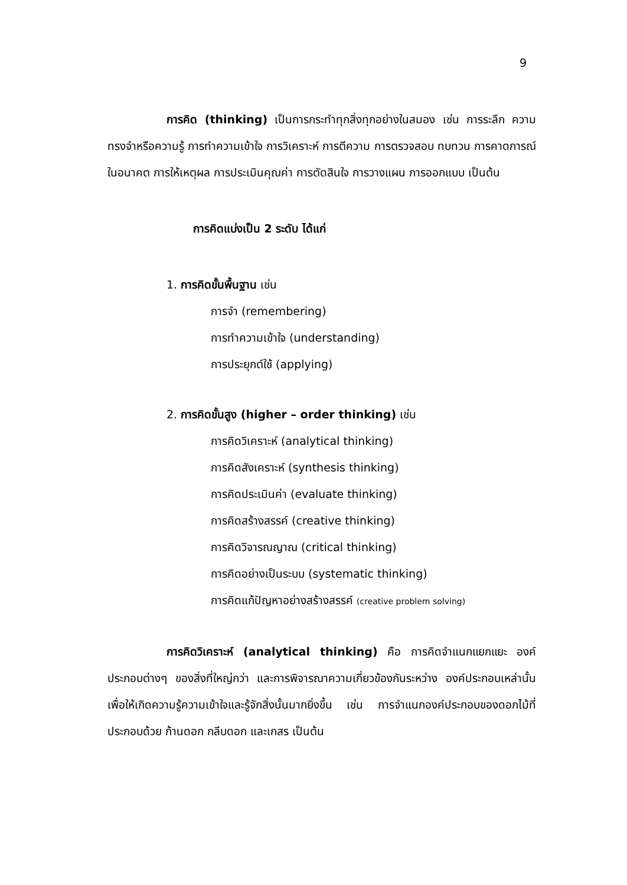9
การคิด (thinking) เป็นการกระทำทุกสิ่งทุกอย่างในสมอง เช่น การระลึก ความทรงจำหรือความรู้ การทำความเข้าใจ การวิเคราะห์ การตีความ การตรวจสอบ ทบทวน การคาดการณ์ในอนาคต การให้เหตุผล การประเมินคุณค่า การตัดสินใจ การวางแผน การออกแบบ เป็นต้น
การคิดแบ่งเป็น 2 ระดับ ได้แก่
1. การคิดขั้นพื้นฐาน เช่น
การจำ (remembering)
การทำความเข้าใจ (understanding)
การประยุกต์ใช้ (applying)
2. การคิดขั้นสูง (higher – order thinking) เช่น
การคิดวิเคราะห์ (analytical thinking)
การคิดสังเคราะห์ (synthesis thinking)
การคิดประเมินค่า (evaluate thinking)
การคิดสร้างสรรค์ (creative thinking)
การคิดวิจารณญาณ (critical thinking)
การคิดอย่างเป็นระบบ (systematic thinking)
การคิดแก้ปัญหาอย่างสร้างสรรค์ (creative problem solving)
การคิดวิเคราะห์ (analytical thinking) คือ การคิดจำแนกแยกแยะ องค์ประกอบต่างๆ ของสิ่งที่ใหญ่กว่า และการพิจารณาความเกี่ยวข้องกันระหว่าง องค์ประกอบเหล่านั้น เพื่อให้เกิดความรู้ความเข้าใจและรู้จักสิ่งนั้นมากยิ่งขึ้น เช่น การจำแนกองค์ประกอบของดอกไม้ที่ประกอบด้วย ก้านดอก กลีบดอก และเกสร เป็นต้น